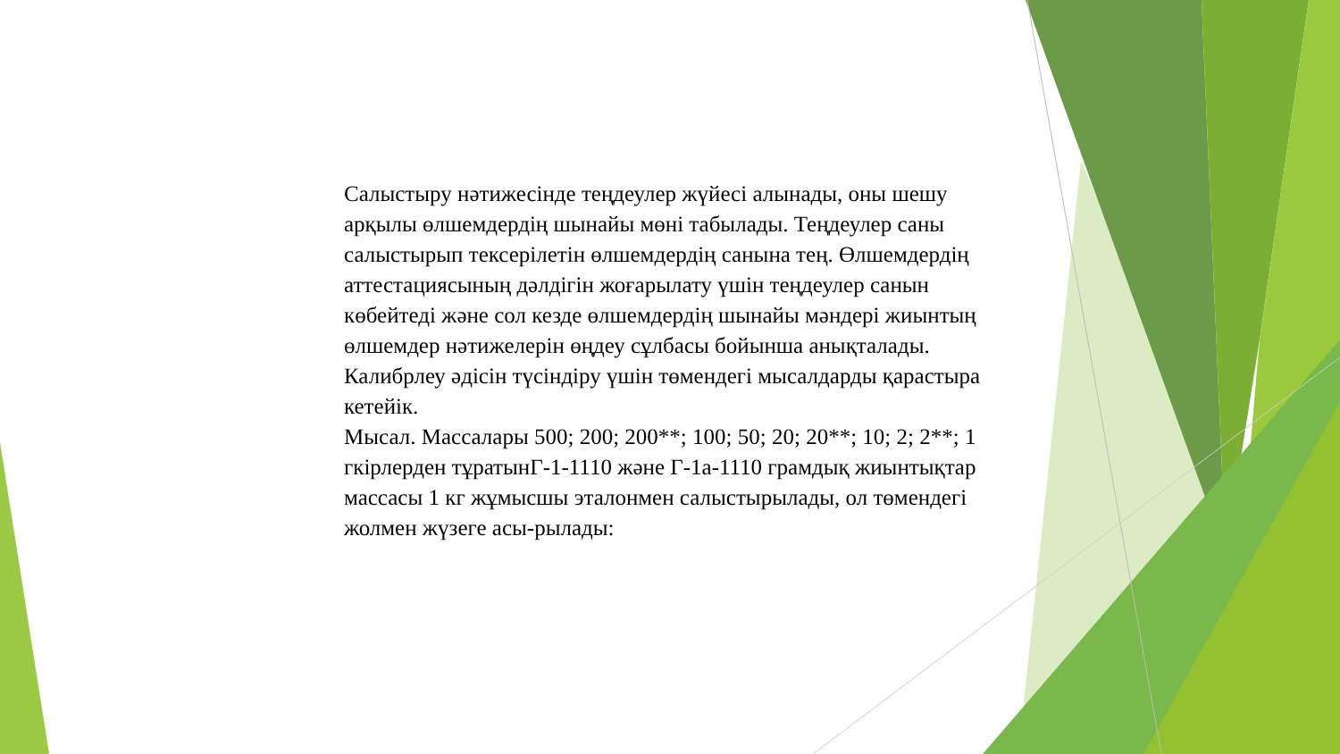Салыстыру нәтижесінде теңдеулер жүйесі алынады, оны шешу арқылы өлшемдердің шынайы мөні табылады. Теңдеулер саны салыстырып тексерілетін өлшемдердің санына тең. Өлшемдердің аттестациясының дәлдігін жоғарылату үшін теңдеулер санын көбейтеді және сол кезде өлшемдердің шынайы мәндері жиынтың өлшемдер нәтижелерін өңдеу сұлбасы бойынша анықталады.
Калибрлеу әдісін түсіндіру үшін төмендегі мысалдарды қарастыра кетейік.
Мысал. Массалары 500; 200; 200**; 100; 50; 20; 20**; 10; 2; 2**; 1 гкірлерден тұратынГ-1-1110 және Г-1а-1110 грамдық жиынтықтар массасы 1 кг жұмысшы эталонмен салыстырылады, ол төмендегі жолмен жүзеге асы-рылады: